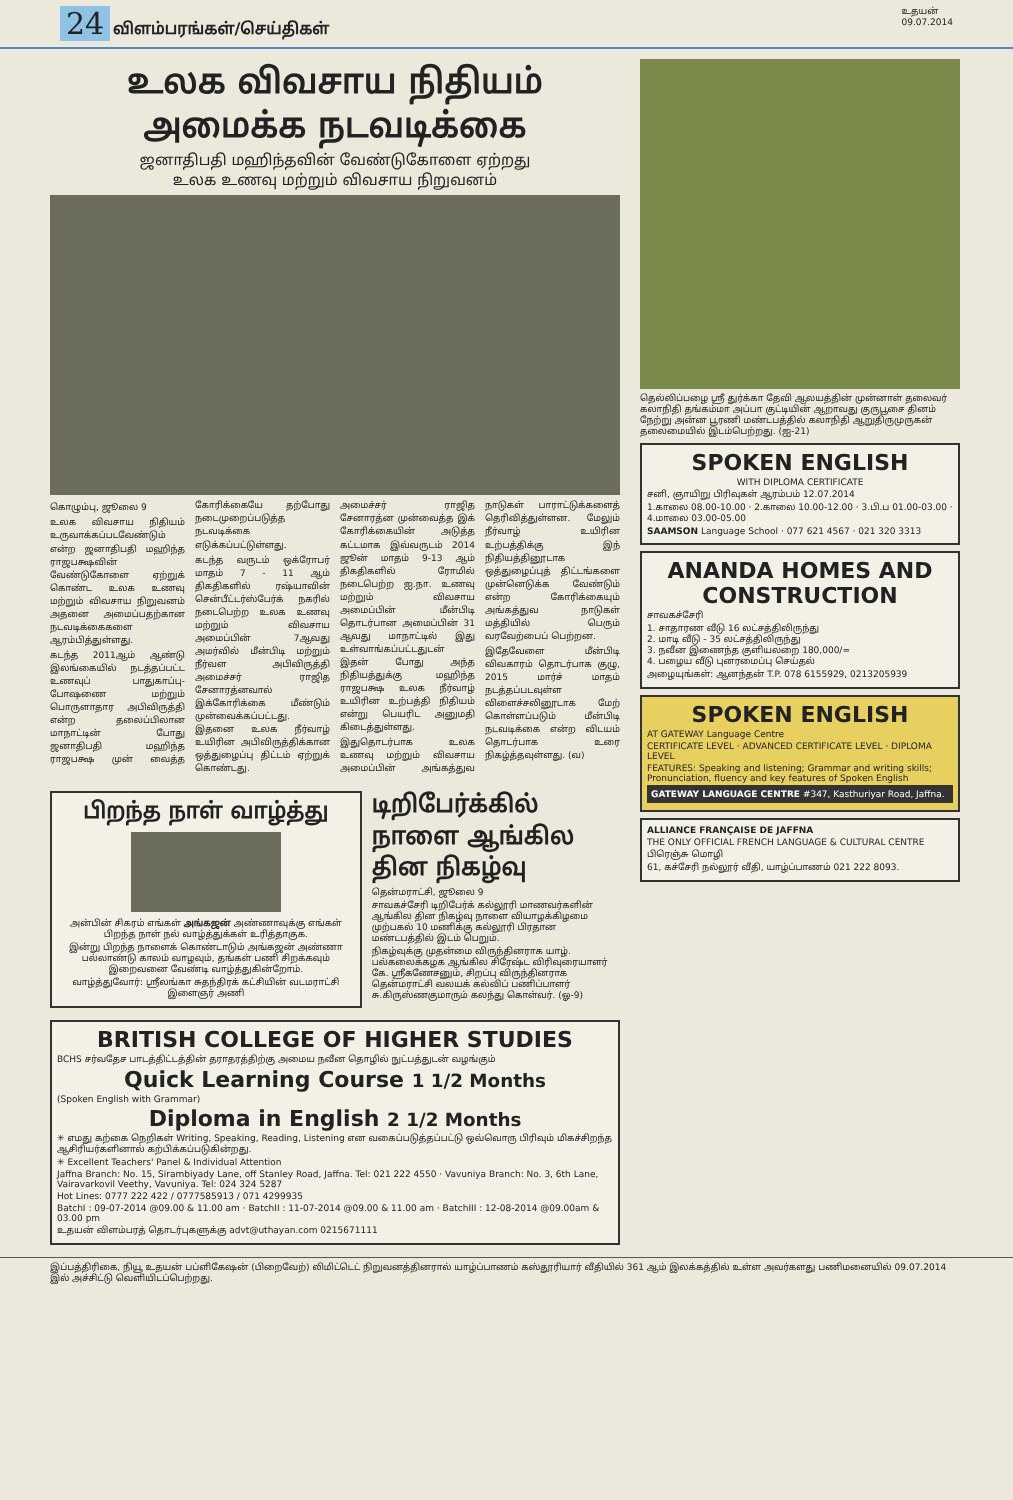24 விளம்பரங்கள்/செய்திகள்
உதயன்
09.07.2014
உலக விவசாய நிதியம் அமைக்க நடவடிக்கை
ஜனாதிபதி மஹிந்தவின் வேண்டுகோளை ஏற்றது
உலக உணவு மற்றும் விவசாய நிறுவனம்
கொழும்பு, ஜூலை 9
உலக விவசாய நிதியம் உருவாக்கப்படவேண்டும் என்ற ஜனாதிபதி மஹிந்த ராஜபக்ஷவின் வேண்டுகோளை ஏற்றுக் கொண்ட உலக உணவு மற்றும் விவசாய நிறுவனம் அதனை அமைப்பதற்கான நடவடிக்கைகளை ஆரம்பித்துள்ளது.
கடந்த 2011ஆம் ஆண்டு இலங்கையில் நடத்தப்பட்ட உணவுப் பாதுகாப்பு-போஷணை மற்றும் பொருளாதார அபிவிருத்தி என்ற தலைப்பிலான மாநாட்டின் போது ஜனாதிபதி மஹிந்த ராஜபக்ஷ முன் வைத்த கோரிக்கையே தற்போது நடைமுறைப்படுத்த நடவடிக்கை எடுக்கப்பட்டுள்ளது.
கடந்த வருடம் ஒக்ரோபர் மாதம் 7 - 11 ஆம் திகதிகளில் ரஷ்யாவின் சென்பீட்டர்ஸ்பேர்க் நகரில் நடைபெற்ற உலக உணவு மற்றும் விவசாய அமைப்பின் 7ஆவது அமர்வில் மீன்பிடி மற்றும் நீர்வள அபிவிருத்தி அமைச்சர் ராஜித சேனாரத்னவால் இக்கோரிக்கை மீண்டும் முன்வைக்கப்பட்டது. இதனை உலக நீர்வாழ் உயிரின அபிவிருத்திக்கான ஒத்துழைப்பு திட்டம் ஏற்றுக் கொண்டது.
அமைச்சர் ராஜித சேனாரத்ன முன்வைத்த இக் கோரிக்கையின் அடுத்த கட்டமாக இவ்வருடம் 2014 ஜூன் மாதம் 9-13 ஆம் திகதிகளில் ரோமில் நடைபெற்ற ஐ.நா. உணவு மற்றும் விவசாய அமைப்பின் மீன்பிடி தொடர்பான அமைப்பின் 31 ஆவது மாநாட்டில் இது உள்வாங்கப்பட்டதுடன் இதன் போது அந்த நிதியத்துக்கு மஹிந்த ராஜபக்ஷ உலக நீர்வாழ் உயிரின உற்பத்தி நிதியம் என்று பெயரிட அனுமதி கிடைத்துள்ளது.
இதுதொடர்பாக உலக உணவு மற்றும் விவசாய அமைப்பின் அங்கத்துவ நாடுகள் பாராட்டுக்களைத் தெரிவித்துள்ளன. மேலும் நீர்வாழ் உயிரின உற்பத்திக்கு இந் நிதியத்தினூடாக ஒத்துழைப்புத் திட்டங்களை முன்னெடுக்க வேண்டும் என்ற கோரிக்கையும் அங்கத்துவ நாடுகள் மத்தியில் பெரும் வரவேற்பைப் பெற்றன.
இதேவேளை மீன்பிடி விவகாரம் தொடர்பாக குழு, 2015 மார்ச் மாதம் நடத்தப்படவுள்ள விளைச்சலினூடாக மேற் கொள்ளப்படும் மீன்பிடி நடவடிக்கை என்ற விடயம் தொடர்பாக உரை நிகழ்த்தவுள்ளது. (வ)
பிறந்த நாள் வாழ்த்து
அன்பின் சிகரம் எங்கள் அங்கஜன் அண்ணாவுக்கு எங்கள் பிறந்த நாள் நல் வாழ்த்துக்கள் உரித்தாகுக.
இன்று பிறந்த நாளைக் கொண்டாடும் அங்கஜன் அண்ணா பல்லாண்டு காலம் வாழவும், தங்கள் பணி சிறக்கவும் இறைவனை வேண்டி வாழ்த்துகின்றோம்.
வாழ்த்துவோர்: ஸ்ரீலங்கா சுதந்திரக் கட்சியின் வடமராட்சி இளைஞர் அணி
டிறிபேர்க்கில் நாளை ஆங்கில தின நிகழ்வு
தென்மராட்சி, ஜூலை 9
சாவகச்சேரி டிறிபேர்க் கல்லூரி மாணவர்களின் ஆங்கில தின நிகழ்வு நாளை வியாழக்கிழமை முற்பகல் 10 மணிக்கு கல்லூரி பிரதான மண்டபத்தில் இடம் பெறும்.
நிகழ்வுக்கு முதன்மை விருந்தினராக யாழ். பல்கலைக்கழக ஆங்கில சிரேஷ்ட விரிவுரையாளர் கே. ஸ்ரீகணேசனும், சிறப்பு விருந்தினராக தென்மராட்சி வலயக் கல்விப் பணிப்பாளர் சு.கிருஸ்ணகுமாரும் கலந்து கொள்வர். (ஓ-9)
BRITISH COLLEGE OF HIGHER STUDIES
BCHS சர்வதேச பாடத்திட்டத்தின் தராதரத்திற்கு அமைய நவீன தொழில் நுட்பத்துடன் வழங்கும்
Quick Learning Course 1 1/2 Months
(Spoken English with Grammar)
Diploma in English 2 1/2 Months
✳ எமது கற்கை நெறிகள் Writing, Speaking, Reading, Listening என வகைப்படுத்தப்பட்டு ஒவ்வொரு பிரிவும் மிகச்சிறந்த ஆசிரியர்களினால் கற்பிக்கப்படுகின்றது.
✳ Excellent Teachers' Panel & Individual Attention
Jaffna Branch: No. 15, Sirambiyady Lane, off Stanley Road, Jaffna. Tel: 021 222 4550 · Vavuniya Branch: No. 3, 6th Lane, Vairavarkovil Veethy, Vavuniya. Tel: 024 324 5287
Hot Lines: 0777 222 422 / 0777585913 / 071 4299935
BatchI : 09-07-2014 @09.00 & 11.00 am · BatchII : 11-07-2014 @09.00 & 11.00 am · BatchIII : 12-08-2014 @09.00am & 03.00 pm
உதயன் விளம்பரத் தொடர்புகளுக்கு advt@uthayan.com 0215671111
தெல்லிப்பழை ஸ்ரீ துர்க்கா தேவி ஆலயத்தின் முன்னாள் தலைவர் கலாநிதி தங்கம்மா அப்பா குட்டியின் ஆறாவது குருபூசை தினம் நேற்று அன்ன பூரணி மண்டபத்தில் கலாநிதி ஆறுதிருமுருகன் தலைமையில் இடம்பெற்றது. (ஐ-21)
SPOKEN ENGLISH
WITH DIPLOMA CERTIFICATE
சனி, ஞாயிறு பிரிவுகள் ஆரம்பம் 12.07.2014
1.காலை 08.00-10.00 · 2.காலை 10.00-12.00 · 3.பி.ப 01.00-03.00 · 4.மாலை 03.00-05.00
SAAMSON Language School · 077 621 4567 · 021 320 3313
ANANDA HOMES AND CONSTRUCTION
சாவகச்சேரி
1. சாதாரண வீடு 16 லட்சத்திலிருந்து
2. மாடி வீடு - 35 லட்சத்திலிருந்து
3. நவீன இணைந்த குளியலறை 180,000/=
4. பழைய வீடு புனரமைப்பு செய்தல்
அழையுங்கள்: ஆனந்தன் T.P. 078 6155929, 0213205939
SPOKEN ENGLISH
AT GATEWAY Language Centre
CERTIFICATE LEVEL · ADVANCED CERTIFICATE LEVEL · DIPLOMA LEVEL
FEATURES: Speaking and listening; Grammar and writing skills; Pronunciation, fluency and key features of Spoken English
GATEWAY LANGUAGE CENTRE #347, Kasthuriyar Road, Jaffna.
ALLIANCE FRANÇAISE DE JAFFNA
THE ONLY OFFICIAL FRENCH LANGUAGE & CULTURAL CENTRE
பிரெஞ்சு மொழி
61, கச்சேரி நல்லூர் வீதி, யாழ்ப்பாணம் 021 222 8093.
இப்பத்திரிகை, நியூ உதயன் பப்ளிகேஷன் (பிறைவேற்) லிமிட்டெட் நிறுவனத்தினரால் யாழ்ப்பாணம் கஸ்தூரியார் வீதியில் 361 ஆம் இலக்கத்தில் உள்ள அவர்களது பணிமனையில் 09.07.2014 இல் அச்சிட்டு வெளியிடப்பெற்றது.